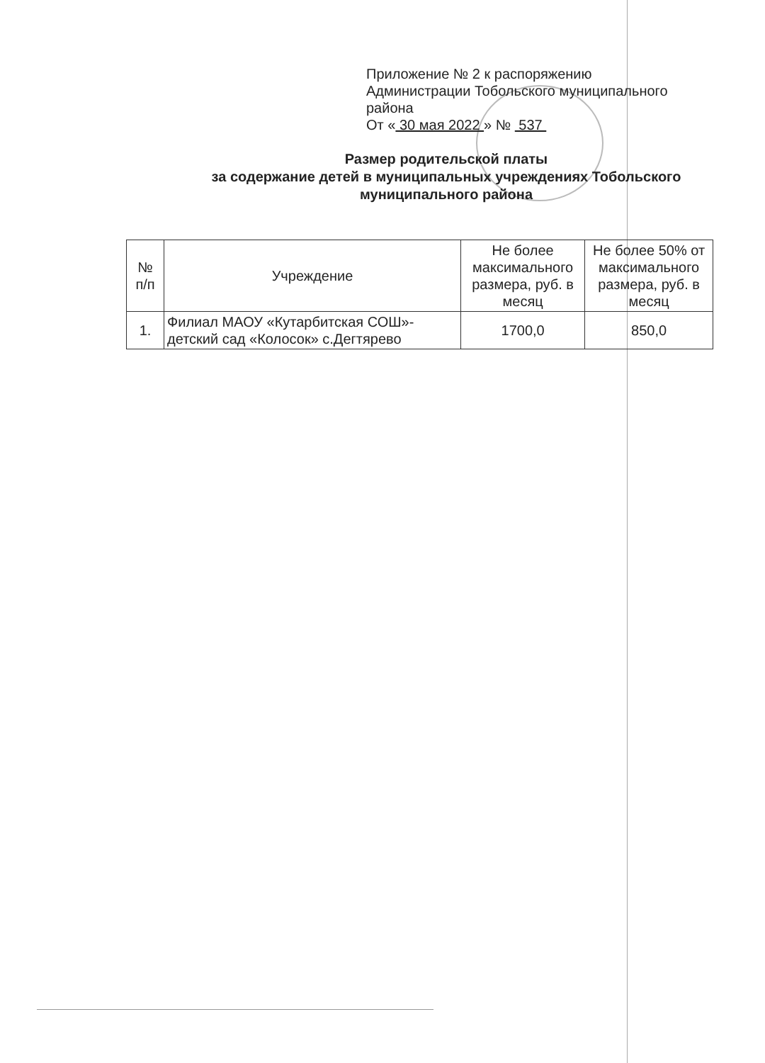Приложение № 2 к распоряжению
Администрации Тобольского муниципального района
От « 30 мая 2022 » № 537
Размер родительской платы
за содержание детей в муниципальных учреждениях Тобольского муниципального района
| № п/п | Учреждение | Не более максимального размера, руб. в месяц | Не более 50% от максимального размера, руб. в месяц |
| --- | --- | --- | --- |
| 1. | Филиал МАОУ «Кутарбитская СОШ»-детский сад «Колосок» с.Дегтярево | 1700,0 | 850,0 |